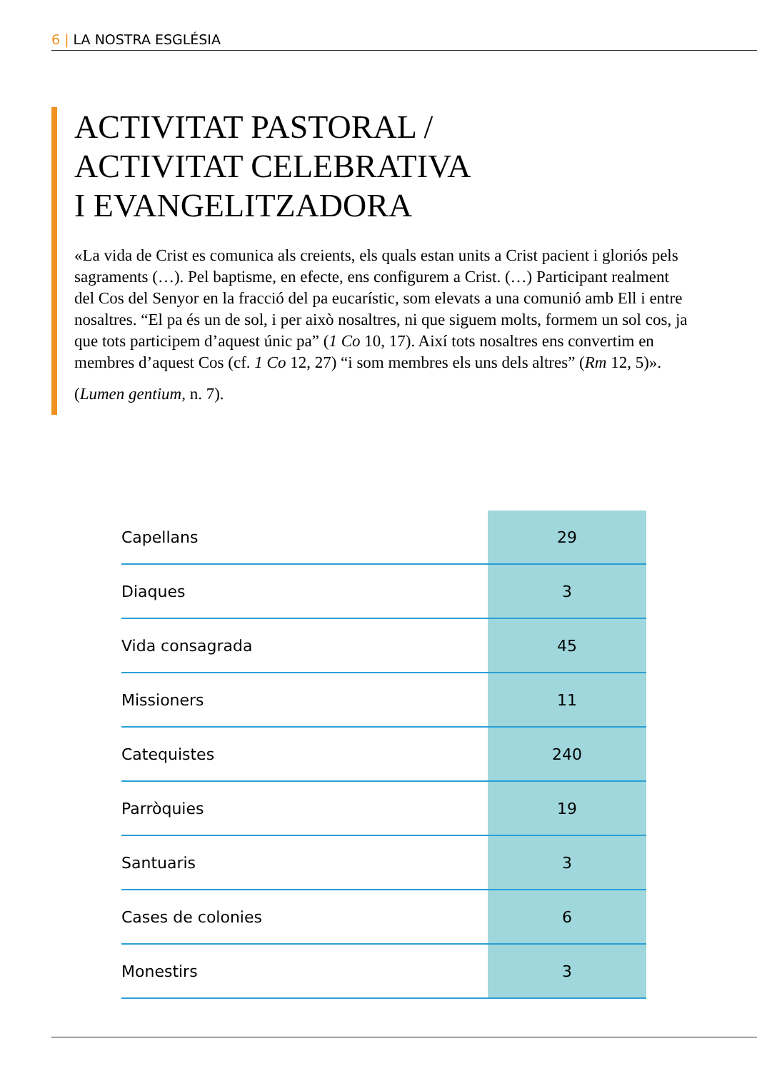6 | LA NOSTRA ESGLÉSIA
ACTIVITAT PASTORAL /
ACTIVITAT CELEBRATIVA
I EVANGELITZADORA
«La vida de Crist es comunica als creients, els quals estan units a Crist pacient i gloriós pels sagraments (…). Pel baptisme, en efecte, ens configurem a Crist. (…) Participant realment del Cos del Senyor en la fracció del pa eucarístic, som elevats a una comunió amb Ell i entre nosaltres. “El pa és un de sol, i per això nosaltres, ni que siguem molts, formem un sol cos, ja que tots participem d’aquest únic pa” (1 Co 10, 17). Així tots nosaltres ens convertim en membres d’aquest Cos (cf. 1 Co 12, 27) “i som membres els uns dels altres” (Rm 12, 5)».
(Lumen gentium, n. 7).
| Capellans | 29 |
| Diaques | 3 |
| Vida consagrada | 45 |
| Missioners | 11 |
| Catequistes | 240 |
| Parròquies | 19 |
| Santuaris | 3 |
| Cases de colonies | 6 |
| Monestirs | 3 |